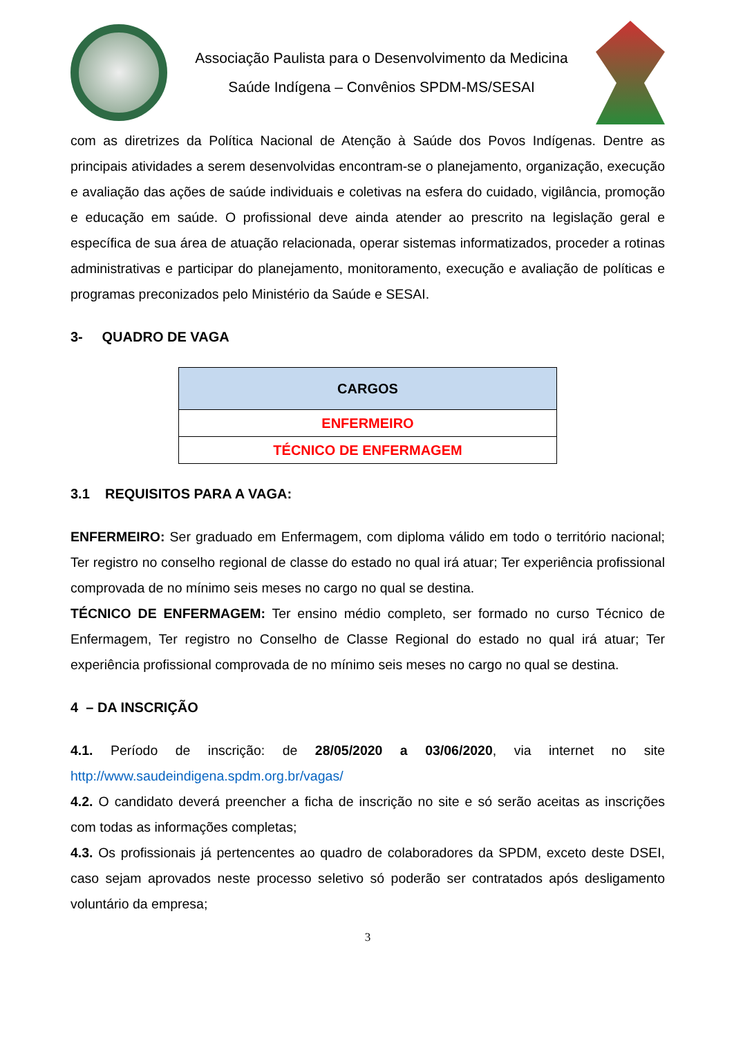Associação Paulista para o Desenvolvimento da Medicina
Saúde Indígena – Convênios SPDM-MS/SESAI
com as diretrizes da Política Nacional de Atenção à Saúde dos Povos Indígenas. Dentre as principais atividades a serem desenvolvidas encontram-se o planejamento, organização, execução e avaliação das ações de saúde individuais e coletivas na esfera do cuidado, vigilância, promoção e educação em saúde. O profissional deve ainda atender ao prescrito na legislação geral e específica de sua área de atuação relacionada, operar sistemas informatizados, proceder a rotinas administrativas e participar do planejamento, monitoramento, execução e avaliação de políticas e programas preconizados pelo Ministério da Saúde e SESAI.
3- QUADRO DE VAGA
| CARGOS |
| --- |
| ENFERMEIRO |
| TÉCNICO DE ENFERMAGEM |
3.1 REQUISITOS PARA A VAGA:
ENFERMEIRO: Ser graduado em Enfermagem, com diploma válido em todo o território nacional; Ter registro no conselho regional de classe do estado no qual irá atuar; Ter experiência profissional comprovada de no mínimo seis meses no cargo no qual se destina.
TÉCNICO DE ENFERMAGEM: Ter ensino médio completo, ser formado no curso Técnico de Enfermagem, Ter registro no Conselho de Classe Regional do estado no qual irá atuar; Ter experiência profissional comprovada de no mínimo seis meses no cargo no qual se destina.
4 – DA INSCRIÇÃO
4.1. Período de inscrição: de 28/05/2020 a 03/06/2020, via internet no site http://www.saudeindigena.spdm.org.br/vagas/
4.2. O candidato deverá preencher a ficha de inscrição no site e só serão aceitas as inscrições com todas as informações completas;
4.3. Os profissionais já pertencentes ao quadro de colaboradores da SPDM, exceto deste DSEI, caso sejam aprovados neste processo seletivo só poderão ser contratados após desligamento voluntário da empresa;
3